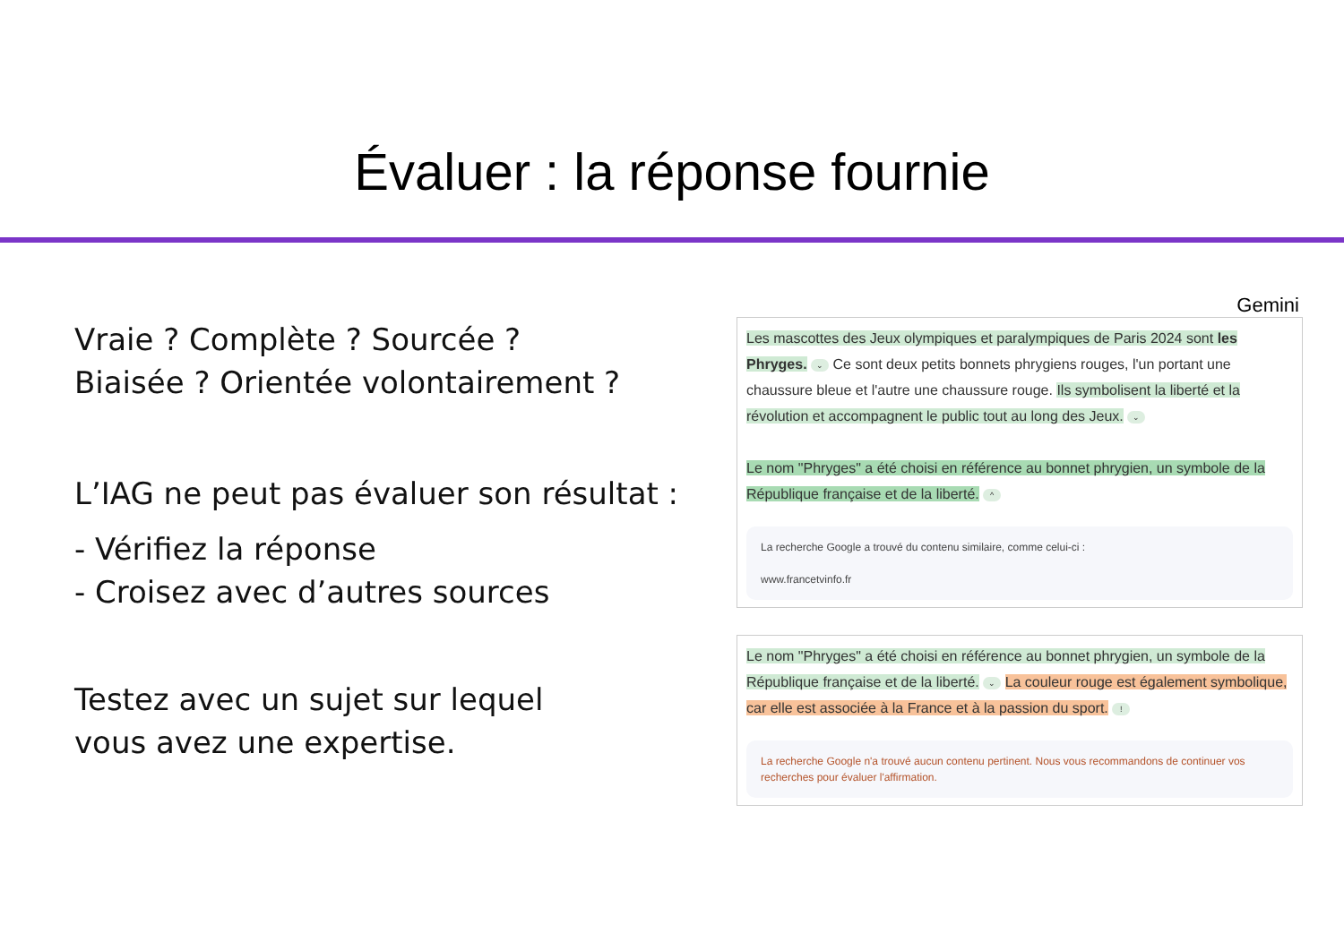Évaluer : la réponse fournie
Vraie ? Complète ? Sourcée ?
Biaisée ? Orientée volontairement ?
L’IAG ne peut pas évaluer son résultat :
- Vérifiez la réponse
- Croisez avec d’autres sources
Testez avec un sujet sur lequel
vous avez une expertise.
Gemini
Les mascottes des Jeux olympiques et paralympiques de Paris 2024 sont les Phryges. ⌄ Ce sont deux petits bonnets phrygiens rouges, l'un portant une chaussure bleue et l'autre une chaussure rouge. Ils symbolisent la liberté et la révolution et accompagnent le public tout au long des Jeux. ⌄
Le nom "Phryges" a été choisi en référence au bonnet phrygien, un symbole de la République française et de la liberté. ^
La recherche Google a trouvé du contenu similaire, comme celui-ci :
www.francetvinfo.fr
Le nom "Phryges" a été choisi en référence au bonnet phrygien, un symbole de la République française et de la liberté. ⌄ La couleur rouge est également symbolique, car elle est associée à la France et à la passion du sport. !
La recherche Google n'a trouvé aucun contenu pertinent. Nous vous recommandons de continuer vos recherches pour évaluer l'affirmation.